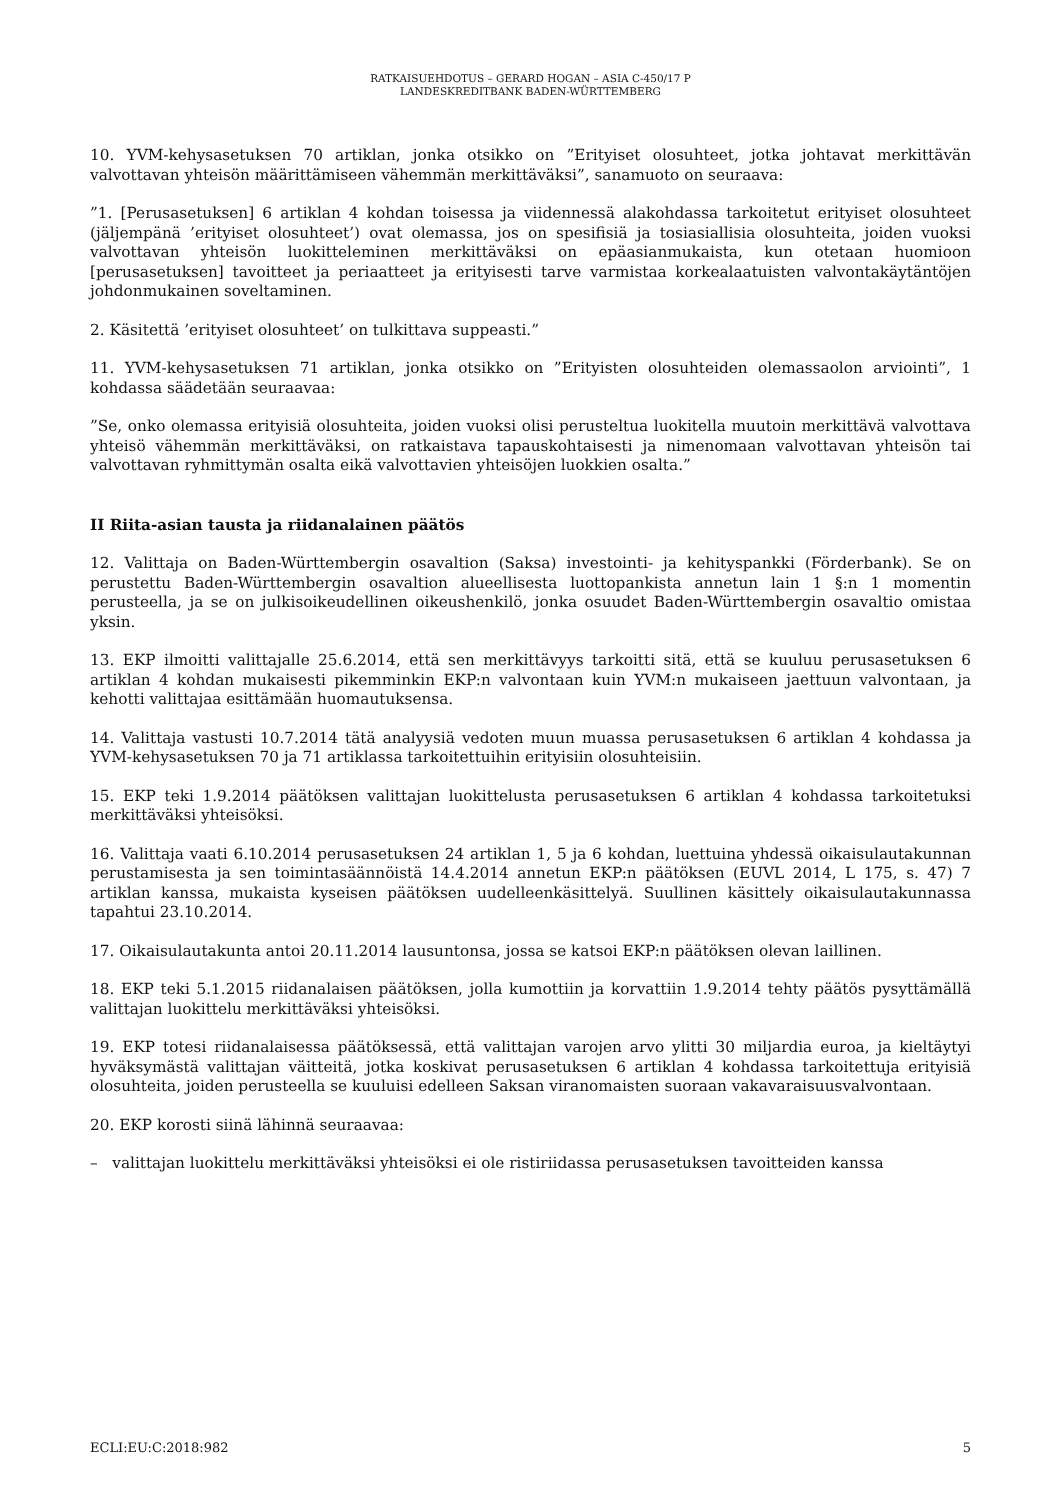RATKAISUEHDOTUS – GERARD HOGAN – ASIA C-450/17 P
LANDESKREDITBANK BADEN-WÜRTTEMBERG
10. YVM-kehysasetuksen 70 artiklan, jonka otsikko on ”Erityiset olosuhteet, jotka johtavat merkittävän valvottavan yhteisön määrittämiseen vähemmän merkittäväksi”, sanamuoto on seuraava:
”1. [Perusasetuksen] 6 artiklan 4 kohdan toisessa ja viidennessä alakohdassa tarkoitetut erityiset olosuhteet (jäljempänä ’erityiset olosuhteet’) ovat olemassa, jos on spesifisiä ja tosiasiallisia olosuhteita, joiden vuoksi valvottavan yhteisön luokitteleminen merkittäväksi on epäasianmukaista, kun otetaan huomioon [perusasetuksen] tavoitteet ja periaatteet ja erityisesti tarve varmistaa korkealaatuisten valvontakäytäntöjen johdonmukainen soveltaminen.
2. Käsitettä ’erityiset olosuhteet’ on tulkittava suppeasti.”
11. YVM-kehysasetuksen 71 artiklan, jonka otsikko on ”Erityisten olosuhteiden olemassaolon arviointi”, 1 kohdassa säädetään seuraavaa:
”Se, onko olemassa erityisiä olosuhteita, joiden vuoksi olisi perusteltua luokitella muutoin merkittävä valvottava yhteisö vähemmän merkittäväksi, on ratkaistava tapauskohtaisesti ja nimenomaan valvottavan yhteisön tai valvottavan ryhmittymän osalta eikä valvottavien yhteisöjen luokkien osalta.”
II Riita-asian tausta ja riidanalainen päätös
12. Valittaja on Baden-Württembergin osavaltion (Saksa) investointi- ja kehityspankki (Förderbank). Se on perustettu Baden-Württembergin osavaltion alueellisesta luottopankista annetun lain 1 §:n 1 momentin perusteella, ja se on julkisoikeudellinen oikeushenkilö, jonka osuudet Baden-Württembergin osavaltio omistaa yksin.
13. EKP ilmoitti valittajalle 25.6.2014, että sen merkittävyys tarkoitti sitä, että se kuuluu perusasetuksen 6 artiklan 4 kohdan mukaisesti pikemminkin EKP:n valvontaan kuin YVM:n mukaiseen jaettuun valvontaan, ja kehotti valittajaa esittämään huomautuksensa.
14. Valittaja vastusti 10.7.2014 tätä analyysiä vedoten muun muassa perusasetuksen 6 artiklan 4 kohdassa ja YVM-kehysasetuksen 70 ja 71 artiklassa tarkoitettuihin erityisiin olosuhteisiin.
15. EKP teki 1.9.2014 päätöksen valittajan luokittelusta perusasetuksen 6 artiklan 4 kohdassa tarkoitetuksi merkittäväksi yhteisöksi.
16. Valittaja vaati 6.10.2014 perusasetuksen 24 artiklan 1, 5 ja 6 kohdan, luettuina yhdessä oikaisulautakunnan perustamisesta ja sen toimintasäännöistä 14.4.2014 annetun EKP:n päätöksen (EUVL 2014, L 175, s. 47) 7 artiklan kanssa, mukaista kyseisen päätöksen uudelleenkäsittelyä. Suullinen käsittely oikaisulautakunnassa tapahtui 23.10.2014.
17. Oikaisulautakunta antoi 20.11.2014 lausuntonsa, jossa se katsoi EKP:n päätöksen olevan laillinen.
18. EKP teki 5.1.2015 riidanalaisen päätöksen, jolla kumottiin ja korvattiin 1.9.2014 tehty päätös pysyttämällä valittajan luokittelu merkittäväksi yhteisöksi.
19. EKP totesi riidanalaisessa päätöksessä, että valittajan varojen arvo ylitti 30 miljardia euroa, ja kieltäytyi hyväksymästä valittajan väitteitä, jotka koskivat perusasetuksen 6 artiklan 4 kohdassa tarkoitettuja erityisiä olosuhteita, joiden perusteella se kuuluisi edelleen Saksan viranomaisten suoraan vakavaraisuusvalvontaan.
20. EKP korosti siinä lähinnä seuraavaa:
– valittajan luokittelu merkittäväksi yhteisöksi ei ole ristiriidassa perusasetuksen tavoitteiden kanssa
ECLI:EU:C:2018:982 5